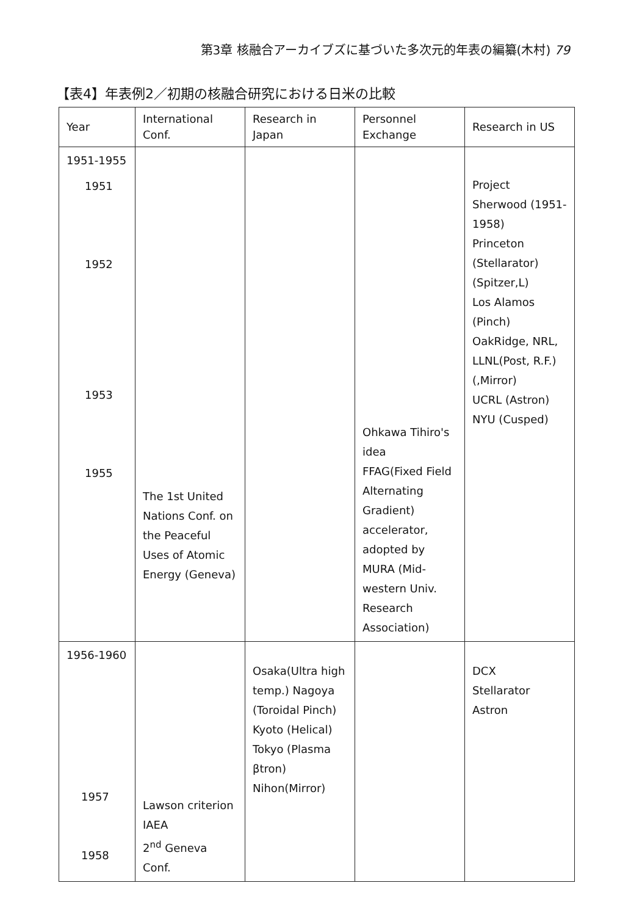第3章 核融合アーカイブズに基づいた多次元的年表の編纂(木村) 79
【表4】年表例2／初期の核融合研究における日米の比較
| Year | International Conf. | Research in Japan | Personnel Exchange | Research in US |
| --- | --- | --- | --- | --- |
| 1951-1955 1951 1952 1953 1955 | The 1st United Nations Conf. on the Peaceful Uses of Atomic Energy (Geneva) | | Ohkawa Tihiro's idea FFAG(Fixed Field Alternating Gradient) accelerator, adopted by MURA (Mid-western Univ. Research Association) | Project Sherwood (1951-1958) Princeton (Stellarator) (Spitzer,L) Los Alamos (Pinch) OakRidge, NRL, LLNL(Post, R.F.)(,Mirror) UCRL (Astron) NYU (Cusped) |
| 1956-1960 1957 1958 | Lawson criterion IAEA 2<sup>nd</sup> Geneva Conf. | Osaka(Ultra high temp.) Nagoya (Toroidal Pinch) Kyoto (Helical) Tokyo (Plasma βtron) Nihon(Mirror) | | DCX Stellarator Astron |